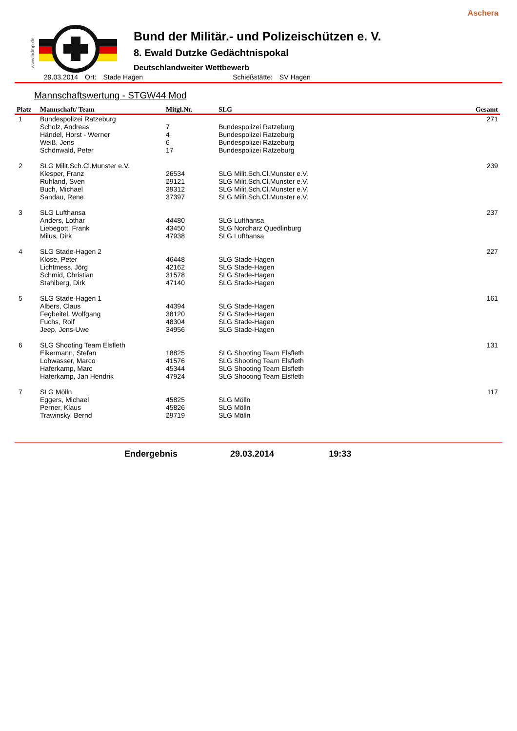Aschera
www.bdmp.de
Bund der Militär.- und Polizeischützen e. V.
8. Ewald Dutzke Gedächtnispokal
Deutschlandweiter Wettbewerb
29.03.2014 Ort: Stade Hagen Schießstätte: SV Hagen
Mannschaftswertung - STGW44 Mod
| Platz | Mannschaft/ Team | Mitgl.Nr. | SLG | Gesamt |
| --- | --- | --- | --- | --- |
| 1 | Bundespolizei Ratzeburg | | | 271 |
| | Scholz, Andreas | 7 | Bundespolizei Ratzeburg | |
| | Händel, Horst - Werner | 4 | Bundespolizei Ratzeburg | |
| | Weiß, Jens | 6 | Bundespolizei Ratzeburg | |
| | Schönwald, Peter | 17 | Bundespolizei Ratzeburg | |
| 2 | SLG Milit.Sch.Cl.Munster e.V. | | | 239 |
| | Klesper, Franz | 26534 | SLG Milit.Sch.Cl.Munster e.V. | |
| | Ruhland, Sven | 29121 | SLG Milit.Sch.Cl.Munster e.V. | |
| | Buch, Michael | 39312 | SLG Milit.Sch.Cl.Munster e.V. | |
| | Sandau, Rene | 37397 | SLG Milit.Sch.Cl.Munster e.V. | |
| 3 | SLG Lufthansa | | | 237 |
| | Anders, Lothar | 44480 | SLG Lufthansa | |
| | Liebegott, Frank | 43450 | SLG Nordharz Quedlinburg | |
| | Milus, Dirk | 47938 | SLG Lufthansa | |
| 4 | SLG Stade-Hagen 2 | | | 227 |
| | Klose, Peter | 46448 | SLG Stade-Hagen | |
| | Lichtmess, Jörg | 42162 | SLG Stade-Hagen | |
| | Schmid, Christian | 31578 | SLG Stade-Hagen | |
| | Stahlberg, Dirk | 47140 | SLG Stade-Hagen | |
| 5 | SLG Stade-Hagen 1 | | | 161 |
| | Albers, Claus | 44394 | SLG Stade-Hagen | |
| | Fegbeitel, Wolfgang | 38120 | SLG Stade-Hagen | |
| | Fuchs, Rolf | 48304 | SLG Stade-Hagen | |
| | Jeep, Jens-Uwe | 34956 | SLG Stade-Hagen | |
| 6 | SLG Shooting Team Elsfleth | | | 131 |
| | Eikermann, Stefan | 18825 | SLG Shooting Team Elsfleth | |
| | Lohwasser, Marco | 41576 | SLG Shooting Team Elsfleth | |
| | Haferkamp, Marc | 45344 | SLG Shooting Team Elsfleth | |
| | Haferkamp, Jan Hendrik | 47924 | SLG Shooting Team Elsfleth | |
| 7 | SLG Mölln | | | 117 |
| | Eggers, Michael | 45825 | SLG Mölln | |
| | Perner, Klaus | 45826 | SLG Mölln | |
| | Trawinsky, Bernd | 29719 | SLG Mölln | |
Endergebnis 29.03.2014 19:33